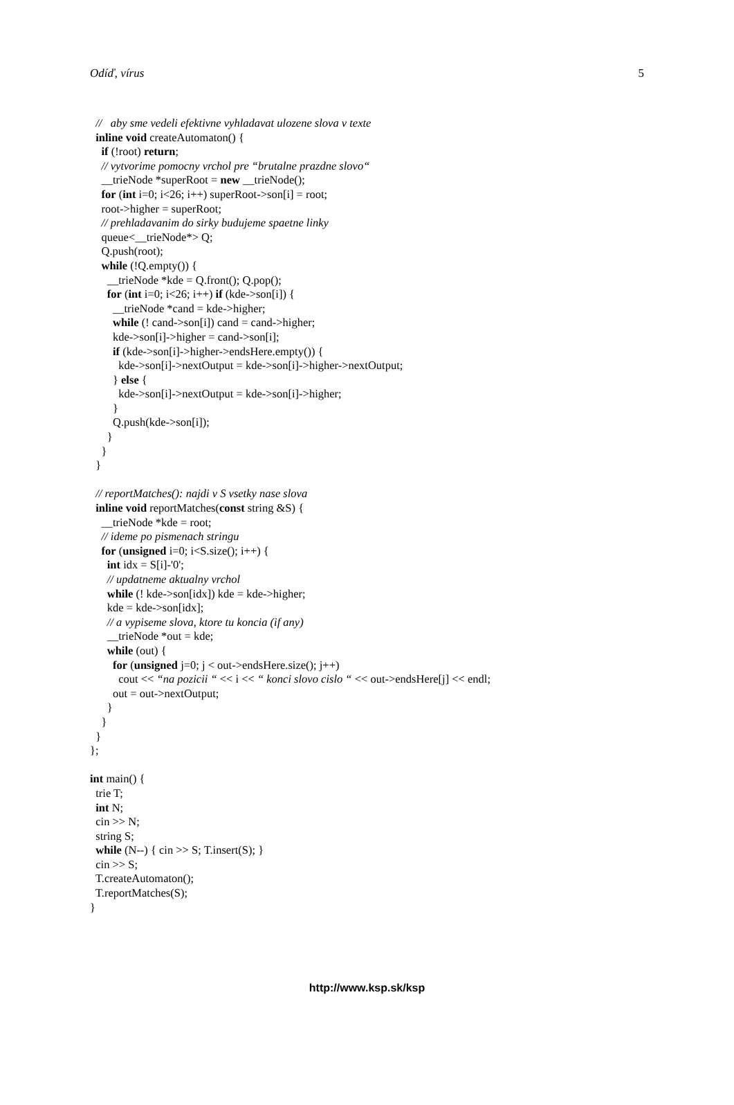Odíď, vírus 5
  //   aby sme vedeli efektivne vyhladavat ulozene slova v texte
  inline void createAutomaton() {
    if (!root) return;
    // vytvorime pomocny vrchol pre “brutalne prazdne slovo“
    __trieNode *superRoot = new __trieNode();
    for (int i=0; i<26; i++) superRoot->son[i] = root;
    root->higher = superRoot;
    // prehladavanim do sirky budujeme spaetne linky
    queue<__trieNode*> Q;
    Q.push(root);
    while (!Q.empty()) {
      __trieNode *kde = Q.front(); Q.pop();
      for (int i=0; i<26; i++) if (kde->son[i]) {
        __trieNode *cand = kde->higher;
        while (! cand->son[i]) cand = cand->higher;
        kde->son[i]->higher = cand->son[i];
        if (kde->son[i]->higher->endsHere.empty()) {
          kde->son[i]->nextOutput = kde->son[i]->higher->nextOutput;
        } else {
          kde->son[i]->nextOutput = kde->son[i]->higher;
        }
        Q.push(kde->son[i]);
      }
    }
  }

  // reportMatches(): najdi v S vsetky nase slova
  inline void reportMatches(const string &S) {
    __trieNode *kde = root;
    // ideme po pismenach stringu
    for (unsigned i=0; i<S.size(); i++) {
      int idx = S[i]-'0';
      // updatneme aktualny vrchol
      while (! kde->son[idx]) kde = kde->higher;
      kde = kde->son[idx];
      // a vypiseme slova, ktore tu koncia (if any)
      __trieNode *out = kde;
      while (out) {
        for (unsigned j=0; j < out->endsHere.size(); j++)
          cout << “na pozicii “ << i << “ konci slovo cislo “ << out->endsHere[j] << endl;
        out = out->nextOutput;
      }
    }
  }
};

int main() {
  trie T;
  int N;
  cin >> N;
  string S;
  while (N--) { cin >> S; T.insert(S); }
  cin >> S;
  T.createAutomaton();
  T.reportMatches(S);
}
http://www.ksp.sk/ksp